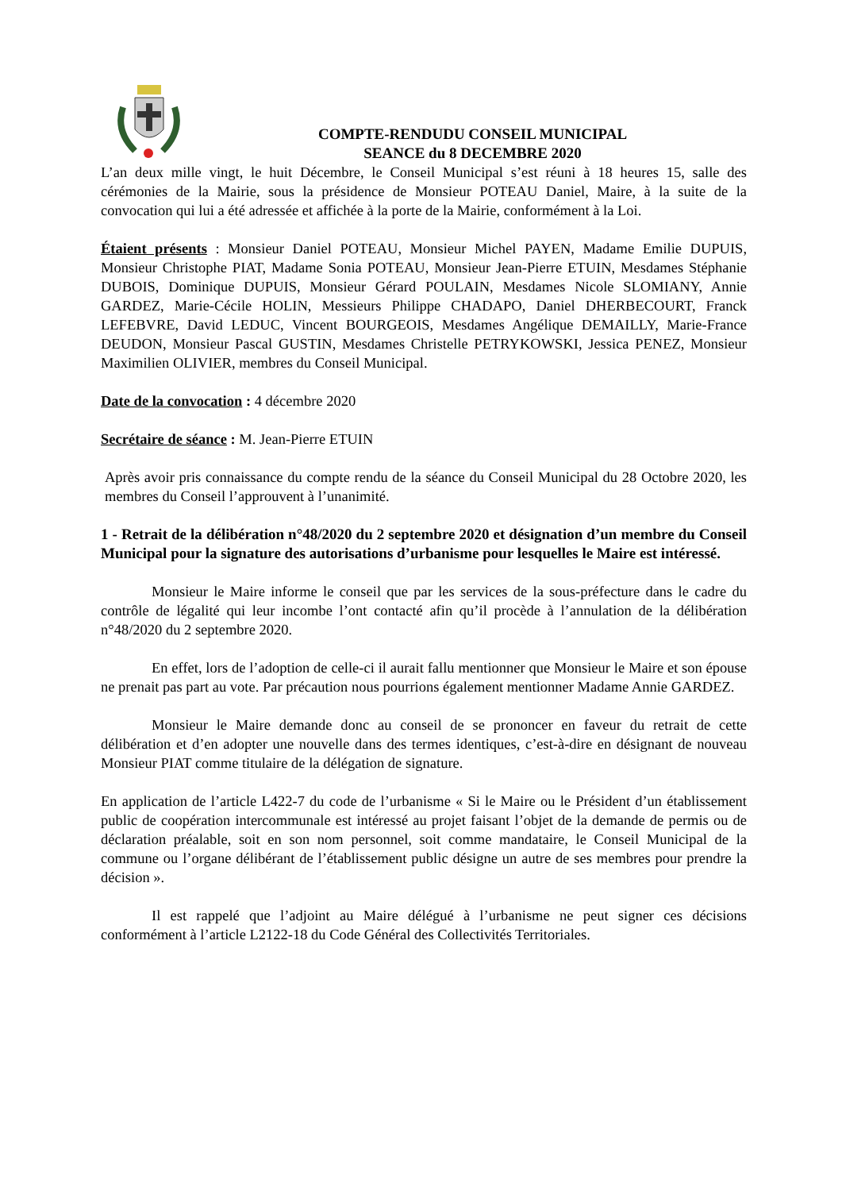COMPTE-RENDUDU CONSEIL MUNICIPAL
SEANCE du 8 DECEMBRE 2020
L’an deux mille vingt, le huit Décembre, le Conseil Municipal s’est réuni à 18 heures 15, salle des cérémonies de la Mairie, sous la présidence de Monsieur POTEAU Daniel, Maire, à la suite de la convocation qui lui a été adressée et affichée à la porte de la Mairie, conformément à la Loi.
Étaient présents : Monsieur Daniel POTEAU, Monsieur Michel PAYEN, Madame Emilie DUPUIS, Monsieur Christophe PIAT, Madame Sonia POTEAU, Monsieur Jean-Pierre ETUIN, Mesdames Stéphanie DUBOIS, Dominique DUPUIS, Monsieur Gérard POULAIN, Mesdames Nicole SLOMIANY, Annie GARDEZ, Marie-Cécile HOLIN, Messieurs Philippe CHADAPO, Daniel DHERBECOURT, Franck LEFEBVRE, David LEDUC, Vincent BOURGEOIS, Mesdames Angélique DEMAILLY, Marie-France DEUDON, Monsieur Pascal GUSTIN, Mesdames Christelle PETRYKOWSKI, Jessica PENEZ, Monsieur Maximilien OLIVIER, membres du Conseil Municipal.
Date de la convocation : 4 décembre 2020
Secrétaire de séance : M. Jean-Pierre ETUIN
Après avoir pris connaissance du compte rendu de la séance du Conseil Municipal du 28 Octobre 2020, les membres du Conseil l’approuvent à l’unanimité.
1 - Retrait de la délibération n°48/2020 du 2 septembre 2020 et désignation d’un membre du Conseil Municipal pour la signature des autorisations d’urbanisme pour lesquelles le Maire est intéressé.
Monsieur le Maire informe le conseil que par les services de la sous-préfecture dans le cadre du contrôle de légalité qui leur incombe l’ont contacté afin qu’il procède à l’annulation de la délibération n°48/2020 du 2 septembre 2020.
En effet, lors de l’adoption de celle-ci il aurait fallu mentionner que Monsieur le Maire et son épouse ne prenait pas part au vote. Par précaution nous pourrions également mentionner Madame Annie GARDEZ.
Monsieur le Maire demande donc au conseil de se prononcer en faveur du retrait de cette délibération et d’en adopter une nouvelle dans des termes identiques, c’est-à-dire en désignant de nouveau Monsieur PIAT comme titulaire de la délégation de signature.
En application de l’article L422-7 du code de l’urbanisme « Si le Maire ou le Président d’un établissement public de coopération intercommunale est intéressé au projet faisant l’objet de la demande de permis ou de déclaration préalable, soit en son nom personnel, soit comme mandataire, le Conseil Municipal de la commune ou l’organe délibérant de l’établissement public désigne un autre de ses membres pour prendre la décision ».
Il est rappelé que l’adjoint au Maire délégué à l’urbanisme ne peut signer ces décisions conformément à l’article L2122-18 du Code Général des Collectivités Territoriales.